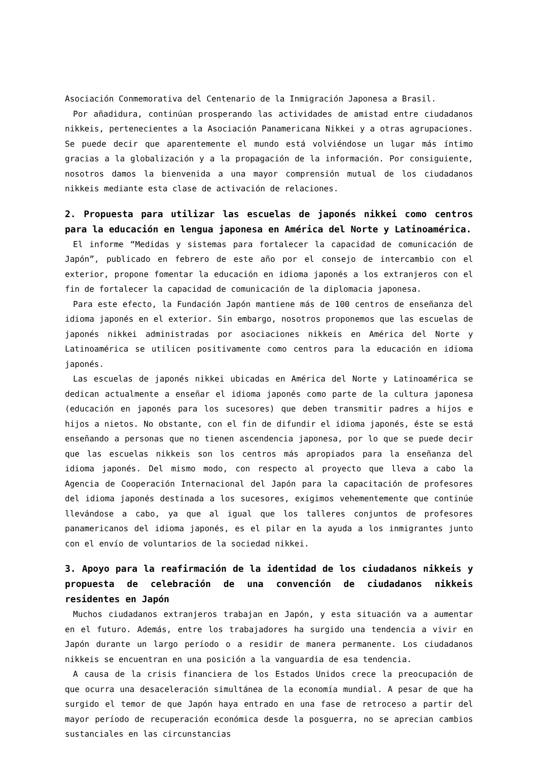Asociación Conmemorativa del Centenario de la Inmigración Japonesa a Brasil.
Por añadidura, continúan prosperando las actividades de amistad entre ciudadanos nikkeis, pertenecientes a la Asociación Panamericana Nikkei y a otras agrupaciones. Se puede decir que aparentemente el mundo está volviéndose un lugar más íntimo gracias a la globalización y a la propagación de la información. Por consiguiente, nosotros damos la bienvenida a una mayor comprensión mutual de los ciudadanos nikkeis mediante esta clase de activación de relaciones.
2. Propuesta para utilizar las escuelas de japonés nikkei como centros para la educación en lengua japonesa en América del Norte y Latinoamérica.
El informe “Medidas y sistemas para fortalecer la capacidad de comunicación de Japón”, publicado en febrero de este año por el consejo de intercambio con el exterior, propone fomentar la educación en idioma japonés a los extranjeros con el fin de fortalecer la capacidad de comunicación de la diplomacia japonesa.
Para este efecto, la Fundación Japón mantiene más de 100 centros de enseñanza del idioma japonés en el exterior. Sin embargo, nosotros proponemos que las escuelas de japonés nikkei administradas por asociaciones nikkeis en América del Norte y Latinoamérica se utilicen positivamente como centros para la educación en idioma japonés.
Las escuelas de japonés nikkei ubicadas en América del Norte y Latinoamérica se dedican actualmente a enseñar el idioma japonés como parte de la cultura japonesa (educación en japonés para los sucesores) que deben transmitir padres a hijos e hijos a nietos. No obstante, con el fin de difundir el idioma japonés, éste se está enseñando a personas que no tienen ascendencia japonesa, por lo que se puede decir que las escuelas nikkeis son los centros más apropiados para la enseñanza del idioma japonés. Del mismo modo, con respecto al proyecto que lleva a cabo la Agencia de Cooperación Internacional del Japón para la capacitación de profesores del idioma japonés destinada a los sucesores, exigimos vehementemente que continúe llevándose a cabo, ya que al igual que los talleres conjuntos de profesores panamericanos del idioma japonés, es el pilar en la ayuda a los inmigrantes junto con el envío de voluntarios de la sociedad nikkei.
3. Apoyo para la reafirmación de la identidad de los ciudadanos nikkeis y propuesta de celebración de una convención de ciudadanos nikkeis residentes en Japón
Muchos ciudadanos extranjeros trabajan en Japón, y esta situación va a aumentar en el futuro. Además, entre los trabajadores ha surgido una tendencia a vivir en Japón durante un largo período o a residir de manera permanente. Los ciudadanos nikkeis se encuentran en una posición a la vanguardia de esa tendencia.
A causa de la crisis financiera de los Estados Unidos crece la preocupación de que ocurra una desaceleración simultánea de la economía mundial. A pesar de que ha surgido el temor de que Japón haya entrado en una fase de retroceso a partir del mayor período de recuperación económica desde la posguerra, no se aprecian cambios sustanciales en las circunstancias